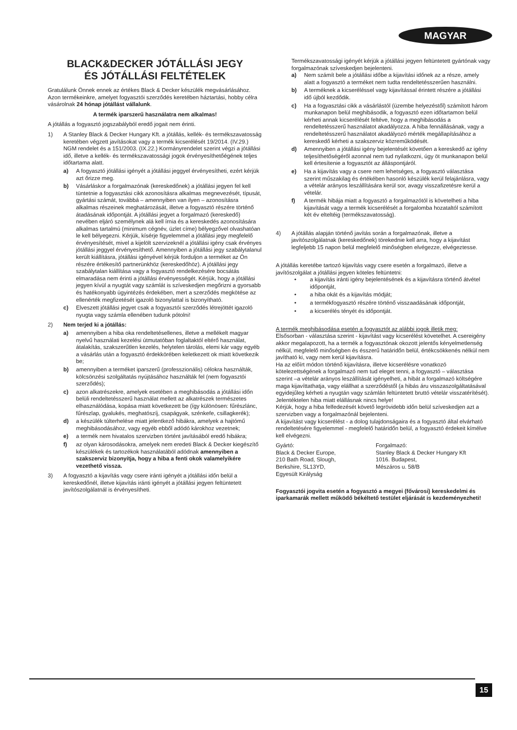MAGYAR
BLACK&DECKER JÓTÁLLÁSI JEGY
ÉS JÓTÁLLÁSI FELTÉTELEK
Gratulálunk Önnek ennek az értékes Black & Decker készülék megvásárlásához.
Azon termékeinkre, amelyet fogyasztói szerződés keretében háztartási, hobby célra vásárolnak 24 hónap jótállást vállalunk.
A termék iparszerű használatra nem alkalmas!
A jótállás a fogyasztó jogszabályból eredő jogait nem érinti.
1) A Stanley Black & Decker Hungary Kft. a jótállás, kellék- és termékszavatosság keretében végzett javításokat vagy a termék kicserélését 19/2014. (IV.29.) NGM rendelet és a 151/2003. (IX.22.) Kormányrendelet szerint végzi a jótállási idő, illetve a kellék- és termékszavatossági jogok érvényesíthetőégének teljes időtartama alatt.
a) A fogyasztó jótállási igényét a jótállási jeggyel érvényesítheti, ezért kérjük azt őrizze meg.
b) Vásárláskor a forgalmazónak (kereskedőnek) a jótállási jegyen fel kell tüntetnie a fogyasztási cikk azonosításra alkalmas megnevezését, típusát, gyártási számát, továbbá – amennyiben van ilyen – azonosításra alkalmas részeinek meghatározását, illetve a fogyasztó részére történő átadásának időpontját. A jótállási jegyet a forgalmazó (kereskedő) nevében eljáró személynek alá kell írnia és a kereskedés azonosítására alkalmas tartalmú (minimum cégnév, üzlet címe) bélyegzővel olvashatóan le kell bélyegezni. Kérjük, kísérje figyelemmel a jótállási jegy megfelelő érvényesítését, mivel a kijelölt szervizeknél a jótállási igény csak érvényes jótállási jeggyel érvényesíthető. Amennyiben a jótállási jegy szabálytalanul került kiállításra, jótállási igényével kérjük forduljon a terméket az Ön részére értékesítő partnerünkhöz (kereskedőhöz). A jótállási jegy szabálytalan kiállítása vagy a fogyasztó rendelkezésére bocsátás elmaradása nem érinti a jótállási érvényességét. Kérjük, hogy a jótállási jegyen kívül a nyugtát vagy számlát is szíveskedjen megőrizni a gyorsabb és hatékonyabb ügyintézés érdekében, mert a szerződés megkötése az ellenérték megfizetését igazoló bizonylattal is bizonyítható.
c) Elveszett jótállási jegyet csak a fogyasztói szerződés létrejöttét igazoló nyugta vagy számla ellenében tudunk pótolni!
2) Nem terjed ki a jótállás:
a) amennyiben a hiba oka rendeltetésellenes, illetve a mellékelt magyar nyelvű használati kezelési útmutatóban foglaltaktól eltérő használat, átalakítás, szakszerűtlen kezelés, helytelen tárolás, elemi kár vagy egyéb a vásárlás után a fogyasztó érdekkörében keletkezett ok miatt következik be;
b) amennyiben a terméket iparszerű (professzionális) célokra használták, kölcsönzési szolgáltatás nyújtásához használták fel (nem fogyasztói szerződés);
c) azon alkatrészekre, amelyek esetében a meghibásodás a jótállási időn belüli rendeltetésszerű használat mellett az alkatrészek természetes elhasználódása, kopása miatt következett be (így különösen: fűrészlánc, fűrészlap, gyalukés, meghatószíj, csapágyak, szénkefe, csillagkerék);
d) a készülék túlterhelése miatt jelentkező hibákra, amelyek a hajtómű meghibásodásához, vagy egyéb ebből adódó károkhoz vezetnek;
e) a termék nem hivatalos szervizben történt javításából eredő hibákra;
f) az olyan károsodásokra, amelyek nem eredeti Black & Decker kiegészítő készülékek és tartozékok használatából adódnak amennyiben a szakszerviz bizonyítja, hogy a hiba a fenti okok valamelyikére vezethető vissza.
3) A fogyasztó a kijavítás vagy csere iránti igényét a jótállási időn belül a kereskedőnél, illetve kijavítás iránti igényét a jótállási jegyen feltüntetett javítószolgálatnál is érvényesítheti.
Termékszavatossági igényét kérjük a jótállási jegyen feltüntetett gyártónak vagy forgalmazónak szíveskedjen bejelenteni.
a) Nem számít bele a jótállási időbe a kijavítási időnek az a része, amely alatt a fogyasztó a terméket nem tudta rendeltetésszerűen használni.
b) A terméknek a kicseréléssel vagy kijavítással érintett részére a jótállási idő újból kezdődik.
c) Ha a fogyasztási cikk a vásárlástól (üzembe helyezéstől) számított három munkanapon belül meghibásodik, a fogyasztó ezen időtartamon belül kérheti annak kicserélését feltéve, hogy a meghibásodás a rendeltetésszerű használatot akadályozza. A hiba fennállásának, vagy a rendeltetésszerű használatot akadályozó mérték megállapításához a kereskedő kérheti a szakszerviz közreműködését.
d) Amennyiben a jótállási igény bejelentését követően a kereskedő az igény teljesíthetőségéről azonnal nem tud nyilatkozni, úgy öt munkanapon belül kell értesítenie a fogyasztót az álláspontjáról.
e) Ha a kijavítás vagy a csere nem lehetséges, a fogyasztó választása szerint műszakilag és értékében hasonló készülék kerül felajánlásra, vagy a vételár arányos leszállítására kerül sor, avagy visszafizetésre kerül a vételár.
f) A termék hibája miatt a fogyasztó a forgalmazótól is követelheti a hiba kijavítását vagy a termék kicserélését a forgalomba hozataltól számított két év elteltéig (termékszavatosság).
4) A jótállás alapján történő javítás során a forgalmazónak, illetve a javítószolgálatnak (kereskedőnek) törekednie kell arra, hogy a kijavítást legfeljebb 15 napon belül megfelelő minőségben elvégezze, elvégeztesse.
A jótállás keretébe tartozó kijavítás vagy csere esetén a forgalmazó, illetve a javítószolgálat a jótállási jegyen köteles feltüntetni:
• a kijavítás iránti igény bejelentésének és a kijavításra történő átvétel időpontját,
• a hiba okát és a kijavítás módját;
• a termékfogyasztó részére történő visszaadásának időpontját,
• a kicserélés tényét és időpontját.
A termék meghibásodása esetén a fogyasztót az alábbi jogok illetik meg:
Elsősorban - választása szerint - kijavítást vagy kicserélést követelhet. A cserеigény akkor megalapozott, ha a termék a fogyasztónak okozott jelentős kényelmetlenség nélkül, megfelelő minőségben és ésszerű határidőn belül, értékcsökkenés nélkül nem javítható ki, vagy nem kerül kijavításra.
Ha az előírt módon történő kijavításra, illetve kicserélésre vonatkozó kötelezettségének a forgalmazó nem tud eleget tenni, a fogyasztó – választása szerint –a vételár arányos leszállítását igényelheti, a hibát a forgalmazó költségére maga kijavíttathatja, vagy elállhat a szerződéstől (a hibás áru visszaszolgáltatásával egyidejűleg kérheti a nyugtán vagy számlán feltüntetett bruttó vételár visszatérítését). Jelentéktelen hiba miatt elállásnak nincs helye!
Kérjük, hogy a hiba felfedezését követő legrövidebb időn belül szíveskedjen azt a szervizben vagy a forgalmazónál bejelenteni.
A kijavítást vagy kicserélést - a dolog tulajdonságaira és a fogyasztó által elvárható rendeltetésére figyelemmel - megfelelő határidőn belül, a fogyasztó érdekeit kímélve kell elvégezni.
Gyártó:
Black & Decker Europe,
210 Bath Road, Slough,
Berkshire, SL13YD,
Egyesült Királyság
Forgalmazó:
Stanley Black & Decker Hungary Kft
1016. Budapest,
Mészáros u. 58/B
Fogyasztói jogvita esetén a fogyasztó a megyei (fővárosi) kereskedelmi és iparkamarák mellett működő békéltető testület eljárását is kezdeményezheti!
15